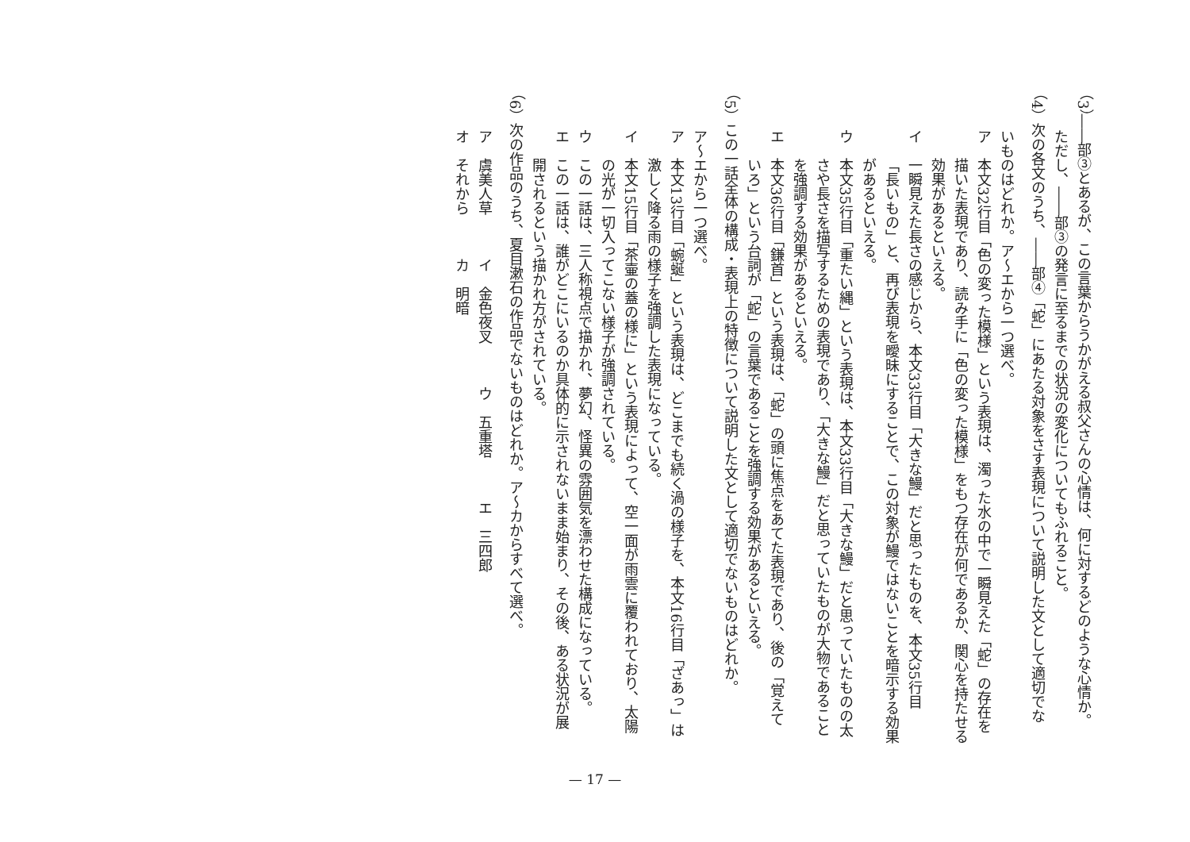（3）――部③とあるが、この言葉からうかがえる叔父さんの心情は、何に対するどのような心情か。
ただし、――部③の発言に至るまでの状況の変化についてもふれること。
（4）次の各文のうち、――部④「蛇」にあたる対象をさす表現について説明した文として適切でな
いものはどれか。ア～エから一つ選べ。
ア　本文32行目「色の変った模様」という表現は、濁った水の中で一瞬見えた「蛇」の存在を
描いた表現であり、読み手に「色の変った模様」をもつ存在が何であるか、関心を持たせる
効果があるといえる。
イ　一瞬見えた長さの感じから、本文33行目「大きな鰻」だと思ったものを、本文35行目
「長いもの」と、再び表現を曖昧にすることで、この対象が鰻ではないことを暗示する効果
があるといえる。
ウ　本文35行目「重たい縄」という表現は、本文33行目「大きな鰻」だと思っていたものの太
さや長さを描写するための表現であり、「大きな鰻」だと思っていたものが大物であること
を強調する効果があるといえる。
エ　本文36行目「鎌首」という表現は、「蛇」の頭に焦点をあてた表現であり、後の「覚えて
いろ」という台詞が「蛇」の言葉であることを強調する効果があるといえる。
（5）この一話全体の構成・表現上の特徴について説明した文として適切でないものはどれか。
ア～エから一つ選べ。
ア　本文13行目「蜿蜒」という表現は、どこまでも続く渦の様子を、本文16行目「ざあっ」は
激しく降る雨の様子を強調した表現になっている。
イ　本文15行目「茶壷の蓋の様に」という表現によって、空一面が雨雲に覆われており、太陽
の光が一切入ってこない様子が強調されている。
ウ　この一話は、三人称視点で描かれ、夢幻、怪異の雰囲気を漂わせた構成になっている。
エ　この一話は、誰がどこにいるのか具体的に示されないまま始まり、その後、ある状況が展
開されるという描かれ方がされている。
（6）次の作品のうち、夏目漱石の作品でないものはどれか。ア～カからすべて選べ。
ア　虞美人草　　　イ　金色夜叉　　　ウ　五重塔　　　エ　三四郎
オ　それから　　　カ　明暗
— 17 —